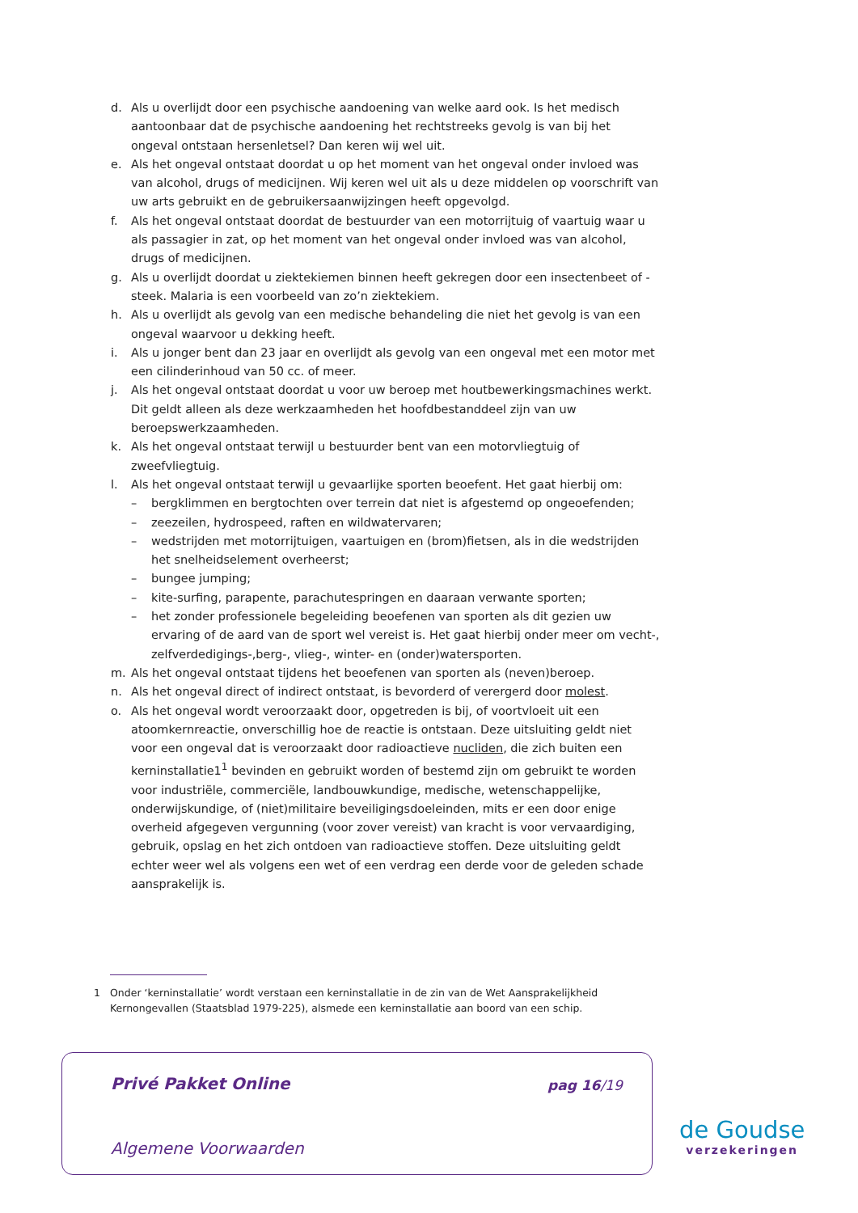d. Als u overlijdt door een psychische aandoening van welke aard ook. Is het medisch aantoonbaar dat de psychische aandoening het rechtstreeks gevolg is van bij het ongeval ontstaan hersenletsel? Dan keren wij wel uit.
e. Als het ongeval ontstaat doordat u op het moment van het ongeval onder invloed was van alcohol, drugs of medicijnen. Wij keren wel uit als u deze middelen op voorschrift van uw arts gebruikt en de gebruikersaanwijzingen heeft opgevolgd.
f. Als het ongeval ontstaat doordat de bestuurder van een motorrijtuig of vaartuig waar u als passagier in zat, op het moment van het ongeval onder invloed was van alcohol, drugs of medicijnen.
g. Als u overlijdt doordat u ziektekiemen binnen heeft gekregen door een insectenbeet of -steek. Malaria is een voorbeeld van zo’n ziektekiem.
h. Als u overlijdt als gevolg van een medische behandeling die niet het gevolg is van een ongeval waarvoor u dekking heeft.
i. Als u jonger bent dan 23 jaar en overlijdt als gevolg van een ongeval met een motor met een cilinderinhoud van 50 cc. of meer.
j. Als het ongeval ontstaat doordat u voor uw beroep met houtbewerkingsmachines werkt. Dit geldt alleen als deze werkzaamheden het hoofdbestanddeel zijn van uw beroepswerkzaamheden.
k. Als het ongeval ontstaat terwijl u bestuurder bent van een motorvliegtuig of zweefvliegtuig.
l. Als het ongeval ontstaat terwijl u gevaarlijke sporten beoefent. Het gaat hierbij om:
– bergklimmen en bergtochten over terrein dat niet is afgestemd op ongeoefenden;
– zeezeilen, hydrospeed, raften en wildwatervaren;
– wedstrijden met motorrijtuigen, vaartuigen en (brom)fietsen, als in die wedstrijden het snelheidselement overheerst;
– bungee jumping;
– kite-surfing, parapente, parachutespringen en daaraan verwante sporten;
– het zonder professionele begeleiding beoefenen van sporten als dit gezien uw ervaring of de aard van de sport wel vereist is. Het gaat hierbij onder meer om vecht-, zelfverdedigings-,berg-, vlieg-, winter- en (onder)watersporten.
m. Als het ongeval ontstaat tijdens het beoefenen van sporten als (neven)beroep.
n. Als het ongeval direct of indirect ontstaat, is bevorderd of verergerd door molest.
o. Als het ongeval wordt veroorzaakt door, opgetreden is bij, of voortvloeit uit een atoomkernreactie, onverschillig hoe de reactie is ontstaan. Deze uitsluiting geldt niet voor een ongeval dat is veroorzaakt door radioactieve nucliden, die zich buiten een kerninstallatie1<sup>1</sup> bevinden en gebruikt worden of bestemd zijn om gebruikt te worden voor industriële, commerciële, landbouwkundige, medische, wetenschappelijke, onderwijskundige, of (niet)militaire beveiligingsdoeleinden, mits er een door enige overheid afgegeven vergunning (voor zover vereist) van kracht is voor vervaardiging, gebruik, opslag en het zich ontdoen van radioactieve stoffen. Deze uitsluiting geldt echter weer wel als volgens een wet of een verdrag een derde voor de geleden schade aansprakelijk is.
1 Onder ‘kerninstallatie’ wordt verstaan een kerninstallatie in de zin van de Wet Aansprakelijkheid Kernongevallen (Staatsblad 1979-225), alsmede een kerninstallatie aan boord van een schip.
Privé Pakket Online pag 16/19
Algemene Voorwaarden
de Goudse
verzekeringen